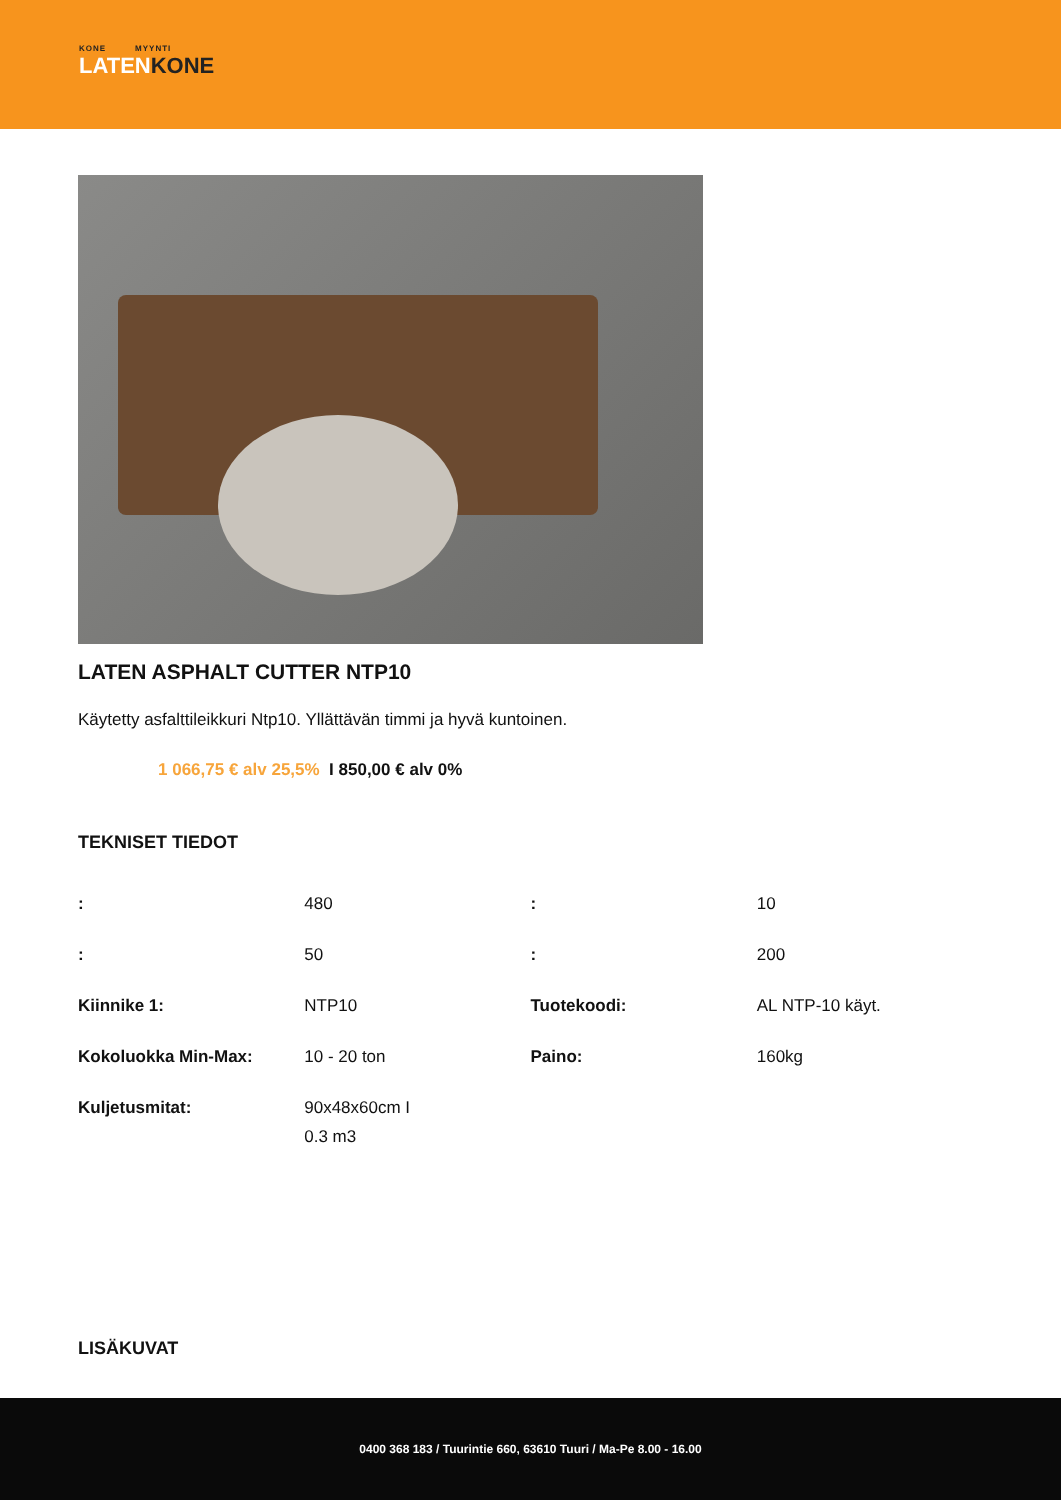KONE MYYNTI
LATENKONE
LATEN ASPHALT CUTTER NTP10
Käytetty asfalttileikkuri Ntp10. Yllättävän timmi ja hyvä kuntoinen.
1 066,75 € alv 25,5% I 850,00 € alv 0%
TEKNISET TIEDOT
| : | 480 | : | 10 |
| : | 50 | : | 200 |
| Kiinnike 1: | NTP10 | Tuotekoodi: | AL NTP-10 käyt. |
| Kokoluokka Min-Max: | 10 - 20 ton | Paino: | 160kg |
| Kuljetusmitat: | 90x48x60cm I 0.3 m3 | | |
LISÄKUVAT
0400 368 183 / Tuurintie 660, 63610 Tuuri / Ma-Pe 8.00 - 16.00